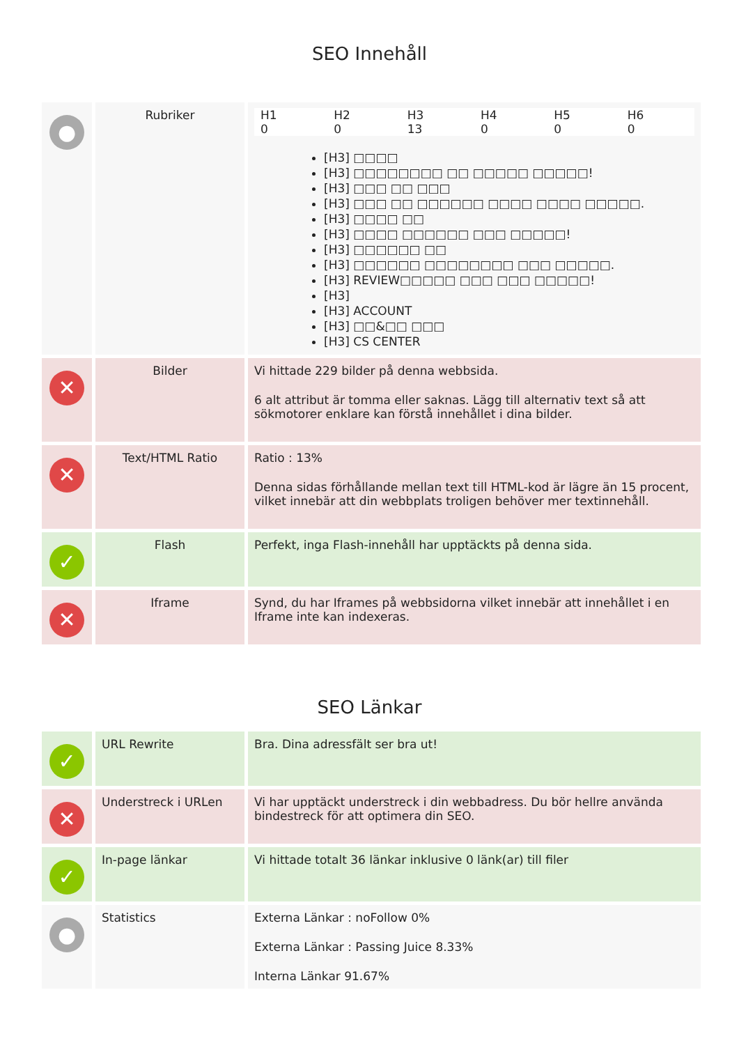SEO Innehåll
| ● | Rubriker | / H1 / H2 / H3 / H4 / H5 / H6 / / 0 / 0 / 13 / 0 / 0 / 0 / [H3] □□□□ [H3] □□□□□□□□ □□ □□□□□ □□□□□! [H3] □□□ □□ □□□ [H3] □□□ □□ □□□□□□ □□□□ □□□□ □□□□□. [H3] □□□□ □□ [H3] □□□□ □□□□□□ □□□ □□□□□! [H3] □□□□□□ □□ [H3] □□□□□□ □□□□□□□□ □□□ □□□□□. [H3] REVIEW□□□□□ □□□ □□□ □□□□□! [H3] [H3] ACCOUNT [H3] □□&□□ □□□ [H3] CS CENTER |
| ✕ | Bilder | Vi hittade 229 bilder på denna webbsida. 6 alt attribut är tomma eller saknas. Lägg till alternativ text så att sökmotorer enklare kan förstå innehållet i dina bilder. |
| ✕ | Text/HTML Ratio | Ratio : 13% Denna sidas förhållande mellan text till HTML-kod är lägre än 15 procent, vilket innebär att din webbplats troligen behöver mer textinnehåll. |
| ✓ | Flash | Perfekt, inga Flash-innehåll har upptäckts på denna sida. |
| ✕ | Iframe | Synd, du har Iframes på webbsidorna vilket innebär att innehållet i en Iframe inte kan indexeras. |
SEO Länkar
| ✓ | URL Rewrite | Bra. Dina adressfält ser bra ut! |
| ✕ | Understreck i URLen | Vi har upptäckt understreck i din webbadress. Du bör hellre använda bindestreck för att optimera din SEO. |
| ✓ | In-page länkar | Vi hittade totalt 36 länkar inklusive 0 länk(ar) till filer |
| ● | Statistics | Externa Länkar : noFollow 0% Externa Länkar : Passing Juice 8.33% Interna Länkar 91.67% |